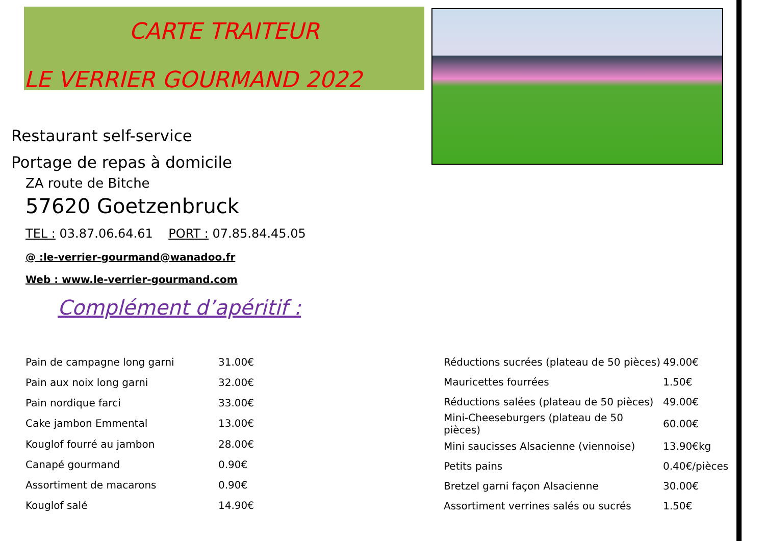CARTE TRAITEUR
LE VERRIER GOURMAND 2022
Restaurant self-service
Portage de repas à domicile
ZA route de Bitche
57620 Goetzenbruck
TEL : 03.87.06.64.61 PORT : 07.85.84.45.05
@ :le-verrier-gourmand@wanadoo.fr
Web : www.le-verrier-gourmand.com
Complément d’apéritif :
| Pain de campagne long garni | 31.00€ |
| Pain aux noix long garni | 32.00€ |
| Pain nordique farci | 33.00€ |
| Cake jambon Emmental | 13.00€ |
| Kouglof fourré au jambon | 28.00€ |
| Canapé gourmand | 0.90€ |
| Assortiment de macarons | 0.90€ |
| Kouglof salé | 14.90€ |
| Réductions sucrées (plateau de 50 pièces) | 49.00€ |
| Mauricettes fourrées | 1.50€ |
| Réductions salées (plateau de 50 pièces) | 49.00€ |
| Mini-Cheeseburgers (plateau de 50 pièces) | 60.00€ |
| Mini saucisses Alsacienne (viennoise) | 13.90€kg |
| Petits pains | 0.40€/pièces |
| Bretzel garni façon Alsacienne | 30.00€ |
| Assortiment verrines salés ou sucrés | 1.50€ |